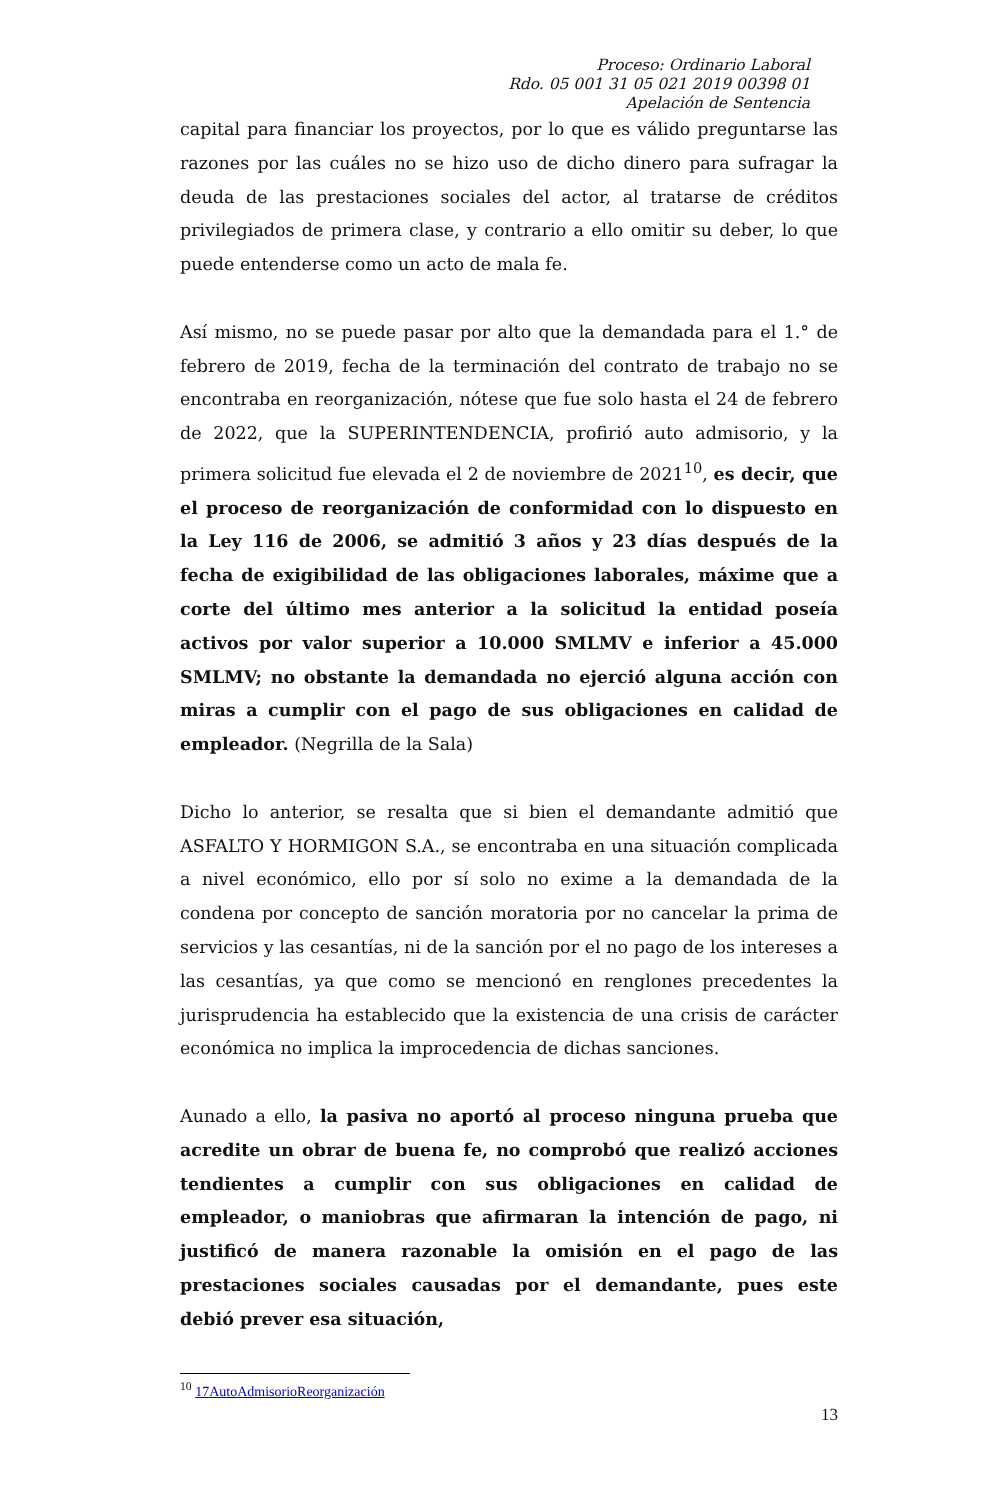Proceso: Ordinario Laboral
Rdo. 05 001 31 05 021 2019 00398 01
Apelación de Sentencia
capital para financiar los proyectos, por lo que es válido preguntarse las razones por las cuáles no se hizo uso de dicho dinero para sufragar la deuda de las prestaciones sociales del actor, al tratarse de créditos privilegiados de primera clase, y contrario a ello omitir su deber, lo que puede entenderse como un acto de mala fe.
Así mismo, no se puede pasar por alto que la demandada para el 1.° de febrero de 2019, fecha de la terminación del contrato de trabajo no se encontraba en reorganización, nótese que fue solo hasta el 24 de febrero de 2022, que la SUPERINTENDENCIA, profirió auto admisorio, y la primera solicitud fue elevada el 2 de noviembre de 2021<sup>10</sup>, es decir, que el proceso de reorganización de conformidad con lo dispuesto en la Ley 116 de 2006, se admitió 3 años y 23 días después de la fecha de exigibilidad de las obligaciones laborales, máxime que a corte del último mes anterior a la solicitud la entidad poseía activos por valor superior a 10.000 SMLMV e inferior a 45.000 SMLMV; no obstante la demandada no ejerció alguna acción con miras a cumplir con el pago de sus obligaciones en calidad de empleador. (Negrilla de la Sala)
Dicho lo anterior, se resalta que si bien el demandante admitió que ASFALTO Y HORMIGON S.A., se encontraba en una situación complicada a nivel económico, ello por sí solo no exime a la demandada de la condena por concepto de sanción moratoria por no cancelar la prima de servicios y las cesantías, ni de la sanción por el no pago de los intereses a las cesantías, ya que como se mencionó en renglones precedentes la jurisprudencia ha establecido que la existencia de una crisis de carácter económica no implica la improcedencia de dichas sanciones.
Aunado a ello, la pasiva no aportó al proceso ninguna prueba que acredite un obrar de buena fe, no comprobó que realizó acciones tendientes a cumplir con sus obligaciones en calidad de empleador, o maniobras que afirmaran la intención de pago, ni justificó de manera razonable la omisión en el pago de las prestaciones sociales causadas por el demandante, pues este debió prever esa situación,
<sup>10</sup> 17AutoAdmisorioReorganización
13